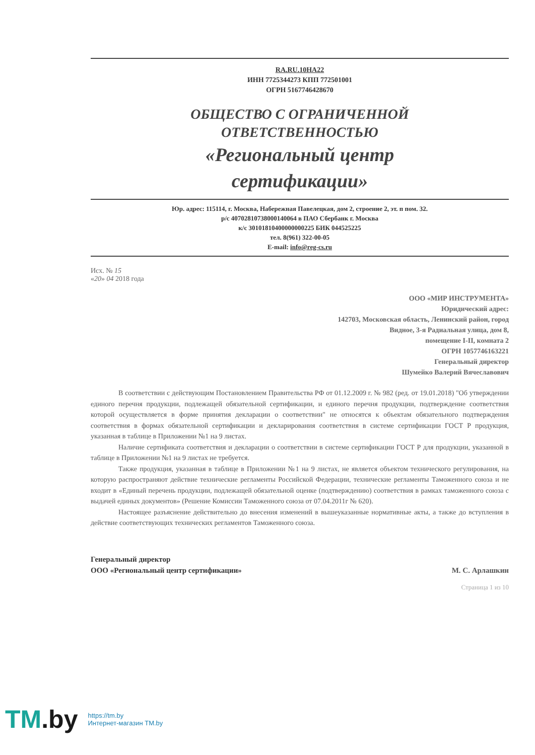RA.RU.10НА22
ИНН 7725344273 КПП 772501001
ОГРН 5167746428670
ОБЩЕСТВО С ОГРАНИЧЕННОЙ
ОТВЕТСТВЕННОСТЬЮ
«Региональный центр
сертификации»
Юр. адрес: 115114, г. Москва, Набережная Павелецкая, дом 2, строение 2, эт. п пом. 32.
р/с 40702810738000140064 в ПАО Сбербанк г. Москва
к/с 30101810400000000225 БИК 044525225
тел. 8(961) 322-00-05
E-mail: info@reg-cs.ru
Исх. № 15
«20» 04 2018 года
ООО «МИР ИНСТРУМЕНТА»
Юридический адрес:
142703, Московская область, Ленинский район, город
Видное, 3-я Радиальная улица, дом 8,
помещение I-II, комната 2
ОГРН 1057746163221
Генеральный директор
Шумейко Валерий Вячеславович
В соответствии с действующим Постановлением Правительства РФ от 01.12.2009 г. № 982 (ред. от 19.01.2018) "Об утверждении единого перечня продукции, подлежащей обязательной сертификации, и единого перечня продукции, подтверждение соответствия которой осуществляется в форме принятия декларации о соответствии" не относятся к объектам обязательного подтверждения соответствия в формах обязательной сертификации и декларирования соответствия в системе сертификации ГОСТ Р продукция, указанная в таблице в Приложении №1 на 9 листах.
Наличие сертификата соответствия и декларации о соответствии в системе сертификации ГОСТ Р для продукции, указанной в таблице в Приложении №1 на 9 листах не требуется.
Также продукция, указанная в таблице в Приложении №1 на 9 листах, не является объектом технического регулирования, на которую распространяют действие технические регламенты Российской Федерации, технические регламенты Таможенного союза и не входит в «Единый перечень продукции, подлежащей обязательной оценке (подтверждению) соответствия в рамках таможенного союза с выдачей единых документов» (Решение Комиссии Таможенного союза от 07.04.2011г № 620).
Настоящее разъяснение действительно до внесения изменений в вышеуказанные нормативные акты, а также до вступления в действие соответствующих технических регламентов Таможенного союза.
Генеральный директор
ООО «Региональный центр сертификации»
М. С. Арлашкин
Страница 1 из 10
TM.by
https://tm.by
Интернет-магазин TM.by